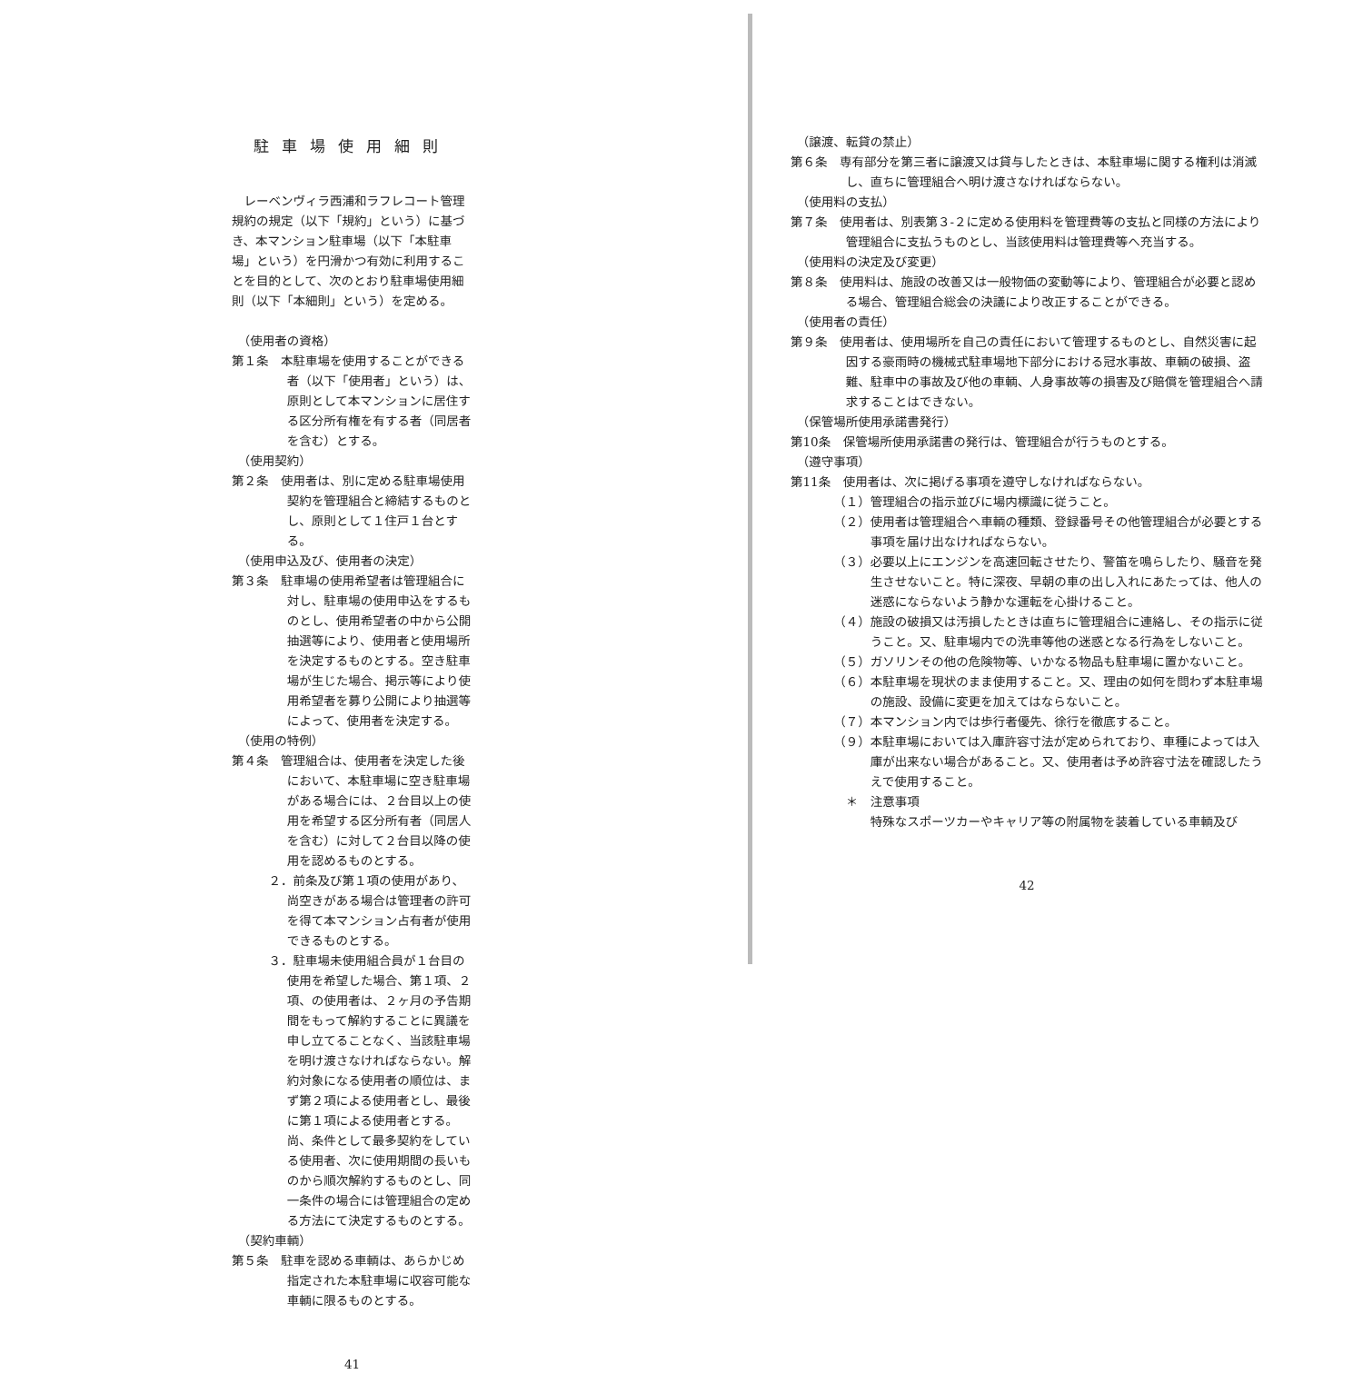駐車場使用細則
レーベンヴィラ西浦和ラフレコート管理規約の規定（以下「規約」という）に基づき、本マンション駐車場（以下「本駐車場」という）を円滑かつ有効に利用することを目的として、次のとおり駐車場使用細則（以下「本細則」という）を定める。
（使用者の資格）
第１条　本駐車場を使用することができる者（以下「使用者」という）は、原則として本マンションに居住する区分所有権を有する者（同居者を含む）とする。
（使用契約）
第２条　使用者は、別に定める駐車場使用契約を管理組合と締結するものとし、原則として１住戸１台とする。
（使用申込及び、使用者の決定）
第３条　駐車場の使用希望者は管理組合に対し、駐車場の使用申込をするものとし、使用希望者の中から公開抽選等により、使用者と使用場所を決定するものとする。空き駐車場が生じた場合、掲示等により使用希望者を募り公開により抽選等によって、使用者を決定する。
（使用の特例）
第４条　管理組合は、使用者を決定した後において、本駐車場に空き駐車場がある場合には、２台目以上の使用を希望する区分所有者（同居人を含む）に対して２台目以降の使用を認めるものとする。
２．前条及び第１項の使用があり、尚空きがある場合は管理者の許可を得て本マンション占有者が使用できるものとする。
３．駐車場未使用組合員が１台目の使用を希望した場合、第１項、２項、の使用者は、２ヶ月の予告期間をもって解約することに異議を申し立てることなく、当該駐車場を明け渡さなければならない。解約対象になる使用者の順位は、まず第２項による使用者とし、最後に第１項による使用者とする。尚、条件として最多契約をしている使用者、次に使用期間の長いものから順次解約するものとし、同一条件の場合には管理組合の定める方法にて決定するものとする。
（契約車輌）
第５条　駐車を認める車輌は、あらかじめ指定された本駐車場に収容可能な車輌に限るものとする。
41
（譲渡、転貸の禁止）
第６条　専有部分を第三者に譲渡又は貸与したときは、本駐車場に関する権利は消滅し、直ちに管理組合へ明け渡さなければならない。
（使用料の支払）
第７条　使用者は、別表第３-２に定める使用料を管理費等の支払と同様の方法により管理組合に支払うものとし、当該使用料は管理費等へ充当する。
（使用料の決定及び変更）
第８条　使用料は、施設の改善又は一般物価の変動等により、管理組合が必要と認める場合、管理組合総会の決議により改正することができる。
（使用者の責任）
第９条　使用者は、使用場所を自己の責任において管理するものとし、自然災害に起因する豪雨時の機械式駐車場地下部分における冠水事故、車輌の破損、盗難、駐車中の事故及び他の車輌、人身事故等の損害及び賠償を管理組合へ請求することはできない。
（保管場所使用承諾書発行）
第10条　保管場所使用承諾書の発行は、管理組合が行うものとする。
（遵守事項）
第11条　使用者は、次に掲げる事項を遵守しなければならない。
（１）管理組合の指示並びに場内標識に従うこと。
（２）使用者は管理組合へ車輌の種類、登録番号その他管理組合が必要とする事項を届け出なければならない。
（３）必要以上にエンジンを高速回転させたり、警笛を鳴らしたり、騒音を発生させないこと。特に深夜、早朝の車の出し入れにあたっては、他人の迷惑にならないよう静かな運転を心掛けること。
（４）施設の破損又は汚損したときは直ちに管理組合に連絡し、その指示に従うこと。又、駐車場内での洗車等他の迷惑となる行為をしないこと。
（５）ガソリンその他の危険物等、いかなる物品も駐車場に置かないこと。
（６）本駐車場を現状のまま使用すること。又、理由の如何を問わず本駐車場の施設、設備に変更を加えてはならないこと。
（７）本マンション内では歩行者優先、徐行を徹底すること。
（９）本駐車場においては入庫許容寸法が定められており、車種によっては入庫が出来ない場合があること。又、使用者は予め許容寸法を確認したうえで使用すること。
　＊　注意事項
特殊なスポーツカーやキャリア等の附属物を装着している車輌及び
42